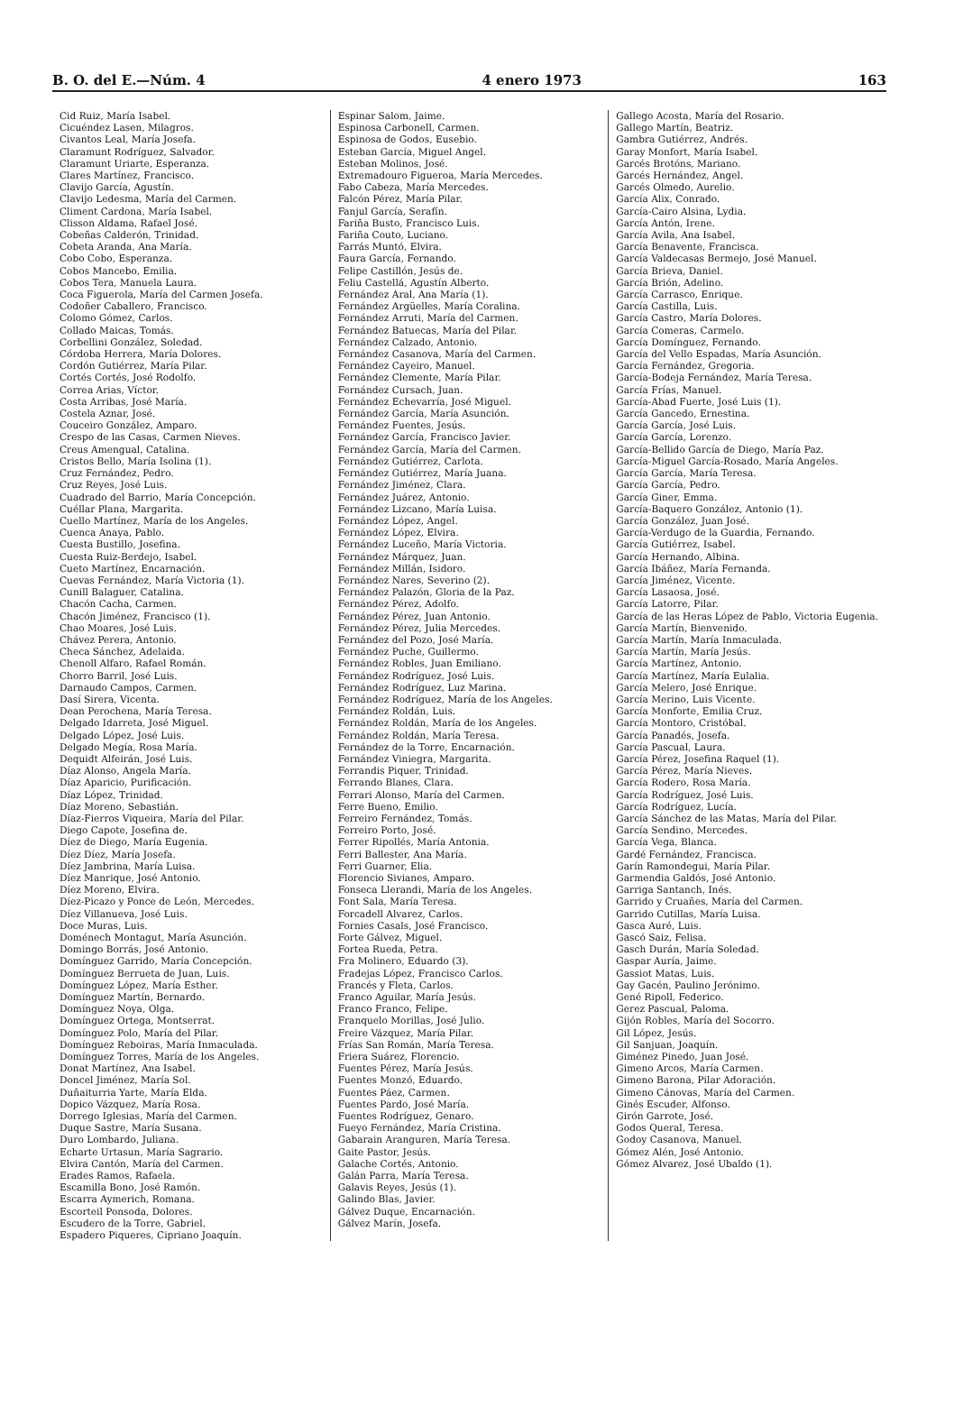B. O. del E.—Núm. 4 4 enero 1973 163
Cid Ruiz, María Isabel.
Cicuéndez Lasen, Milagros.
Civantos Leal, María Josefa.
Claramunt Rodríguez, Salvador.
Claramunt Uriarte, Esperanza.
Clares Martínez, Francisco.
Clavijo García, Agustín.
Clavijo Ledesma, María del Carmen.
Climent Cardona, María Isabel.
Clisson Aldama, Rafael José.
Cobeñas Calderón, Trinidad.
Cobeta Aranda, Ana María.
Cobo Cobo, Esperanza.
Cobos Mancebo, Emilia.
Cobos Tera, Manuela Laura.
Coca Figuerola, María del Carmen Josefa.
Codoñer Caballero, Francisco.
Colomo Gómez, Carlos.
Collado Maicas, Tomás.
Corbellini González, Soledad.
Córdoba Herrera, María Dolores.
Cordón Gutiérrez, María Pilar.
Cortés Cortés, José Rodolfo.
Correa Arias, Víctor.
Costa Arribas, José María.
Costela Aznar, José.
Couceiro González, Amparo.
Crespo de las Casas, Carmen Nieves.
Creus Amengual, Catalina.
Cristos Bello, María Isolina (1).
Cruz Fernández, Pedro.
Cruz Reyes, José Luis.
Cuadrado del Barrio, María Concepción.
Cuéllar Plana, Margarita.
Cuello Martínez, María de los Angeles.
Cuenca Anaya, Pablo.
Cuesta Bustillo, Josefina.
Cuesta Ruiz-Berdejo, Isabel.
Cueto Martínez, Encarnación.
Cuevas Fernández, María Victoria (1).
Cunill Balaguer, Catalina.
Chacón Cacha, Carmen.
Chacón Jiménez, Francisco (1).
Chao Moares, José Luis.
Chávez Perera, Antonio.
Checa Sánchez, Adelaida.
Chenoll Alfaro, Rafael Román.
Chorro Barril, José Luis.
Darnaudo Campos, Carmen.
Dasí Sirera, Vicenta.
Dean Perochena, María Teresa.
Delgado Idarreta, José Miguel.
Delgado López, José Luis.
Delgado Megía, Rosa María.
Dequidt Alfeirán, José Luis.
Díaz Alonso, Angela María.
Díaz Aparicio, Purificación.
Díaz López, Trinidad.
Díaz Moreno, Sebastián.
Díaz-Fierros Viqueira, María del Pilar.
Diego Capote, Josefina de.
Díez de Diego, María Eugenia.
Díez Díez, María Josefa.
Díez Jambrina, María Luisa.
Díez Manrique, José Antonio.
Díez Moreno, Elvira.
Díez-Picazo y Ponce de León, Mercedes.
Díez Villanueva, José Luis.
Doce Muras, Luis.
Doménech Montagut, María Asunción.
Domingo Borrás, José Antonio.
Domínguez Garrido, María Concepción.
Domínguez Berrueta de Juan, Luis.
Domínguez López, María Esther.
Domínguez Martín, Bernardo.
Domínguez Noya, Olga.
Domínguez Ortega, Montserrat.
Domínguez Polo, María del Pilar.
Domínguez Reboiras, María Inmaculada.
Domínguez Torres, María de los Angeles.
Donat Martínez, Ana Isabel.
Doncel Jiménez, María Sol.
Duñaiturria Yarte, María Elda.
Dopico Vázquez, María Rosa.
Dorrego Iglesias, María del Carmen.
Duque Sastre, María Susana.
Duro Lombardo, Juliana.
Echarte Urtasun, María Sagrario.
Elvira Cantón, María del Carmen.
Erades Ramos, Rafaela.
Escamilla Bono, José Ramón.
Escarra Aymerich, Romana.
Escorteil Ponsoda, Dolores.
Escudero de la Torre, Gabriel.
Espadero Piqueres, Cipriano Joaquín.
Espinar Salom, Jaime.
Espinosa Carbonell, Carmen.
Espinosa de Godos, Eusebio.
Esteban García, Miguel Angel.
Esteban Molinos, José.
Extremadouro Figueroa, María Mercedes.
Fabo Cabeza, María Mercedes.
Falcón Pérez, María Pilar.
Fanjul García, Serafín.
Fariña Busto, Francisco Luis.
Fariña Couto, Luciano.
Farrás Muntó, Elvira.
Faura García, Fernando.
Felipe Castillón, Jesús de.
Feliu Castellá, Agustín Alberto.
Fernández Aral, Ana María (1).
Fernández Argüelles, María Coralina.
Fernández Arruti, María del Carmen.
Fernández Batuecas, María del Pilar.
Fernández Calzado, Antonio.
Fernández Casanova, María del Carmen.
Fernández Cayeiro, Manuel.
Fernández Clemente, María Pilar.
Fernández Cursach, Juan.
Fernández Echevarría, José Miguel.
Fernández García, María Asunción.
Fernández Fuentes, Jesús.
Fernández García, Francisco Javier.
Fernández García, María del Carmen.
Fernández Gutiérrez, Carlota.
Fernández Gutiérrez, María Juana.
Fernández Jiménez, Clara.
Fernández Juárez, Antonio.
Fernández Lizcano, María Luisa.
Fernández López, Angel.
Fernández López, Elvira.
Fernández Luceño, María Victoria.
Fernández Márquez, Juan.
Fernández Millán, Isidoro.
Fernández Nares, Severino (2).
Fernández Palazón, Gloria de la Paz.
Fernández Pérez, Adolfo.
Fernández Pérez, Juan Antonio.
Fernández Pérez, Julia Mercedes.
Fernández del Pozo, José María.
Fernández Puche, Guillermo.
Fernández Robles, Juan Emiliano.
Fernández Rodríguez, José Luis.
Fernández Rodríguez, Luz Marina.
Fernández Rodríguez, María de los Angeles.
Fernández Roldán, Luis.
Fernández Roldán, María de los Angeles.
Fernández Roldán, María Teresa.
Fernández de la Torre, Encarnación.
Fernández Viniegra, Margarita.
Ferrandis Piquer, Trinidad.
Ferrando Blanes, Clara.
Ferrari Alonso, María del Carmen.
Ferre Bueno, Emilio.
Ferreiro Fernández, Tomás.
Ferreiro Porto, José.
Ferrer Ripollés, María Antonia.
Ferri Ballester, Ana María.
Ferri Guarner, Elia.
Florencio Sivianes, Amparo.
Fonseca Llerandi, María de los Angeles.
Font Sala, María Teresa.
Forcadell Alvarez, Carlos.
Fornies Casals, José Francisco.
Forte Gálvez, Miguel.
Fortea Rueda, Petra.
Fra Molinero, Eduardo (3).
Fradejas López, Francisco Carlos.
Francés y Fleta, Carlos.
Franco Aguilar, María Jesús.
Franco Franco, Felipe.
Franquelo Morillas, José Julio.
Freire Vázquez, María Pilar.
Frías San Román, María Teresa.
Friera Suárez, Florencio.
Fuentes Pérez, María Jesús.
Fuentes Monzó, Eduardo.
Fuentes Páez, Carmen.
Fuentes Pardo, José María.
Fuentes Rodríguez, Genaro.
Fueyo Fernández, María Cristina.
Gabarain Aranguren, María Teresa.
Gaite Pastor, Jesús.
Galache Cortés, Antonio.
Galán Parra, María Teresa.
Galavis Reyes, Jesús (1).
Galindo Blas, Javier.
Gálvez Duque, Encarnación.
Gálvez Marín, Josefa.
Gallego Acosta, María del Rosario.
Gallego Martín, Beatriz.
Gambra Gutiérrez, Andrés.
Garay Monfort, María Isabel.
Garcés Brotóns, Mariano.
Garcés Hernández, Angel.
Garcés Olmedo, Aurelio.
García Alix, Conrado.
García-Cairo Alsina, Lydia.
García Antón, Irene.
García Avila, Ana Isabel.
García Benavente, Francisca.
García Valdecasas Bermejo, José Manuel.
García Brieva, Daniel.
García Brión, Adelino.
García Carrasco, Enrique.
García Castilla, Luis.
García Castro, María Dolores.
García Comeras, Carmelo.
García Domínguez, Fernando.
García del Vello Espadas, María Asunción.
García Fernández, Gregoria.
García-Bodeja Fernández, María Teresa.
García Frías, Manuel.
García-Abad Fuerte, José Luis (1).
García Gancedo, Ernestina.
García García, José Luis.
García García, Lorenzo.
García-Bellido García de Diego, María Paz.
García-Miguel García-Rosado, María Angeles.
García García, María Teresa.
García García, Pedro.
García Giner, Emma.
García-Baquero González, Antonio (1).
García González, Juan José.
García-Verdugo de la Guardia, Fernando.
García Gutiérrez, Isabel.
García Hernando, Albina.
García Ibáñez, María Fernanda.
García Jiménez, Vicente.
García Lasaosa, José.
García Latorre, Pilar.
García de las Heras López de Pablo, Victoria Eugenia.
García Martín, Bienvenido.
García Martín, María Inmaculada.
García Martín, María Jesús.
García Martínez, Antonio.
García Martínez, María Eulalia.
García Melero, José Enrique.
García Merino, Luis Vicente.
García Monforte, Emilia Cruz.
García Montoro, Cristóbal.
García Panadés, Josefa.
García Pascual, Laura.
García Pérez, Josefina Raquel (1).
García Pérez, María Nieves.
García Rodero, Rosa María.
García Rodríguez, José Luis.
García Rodríguez, Lucía.
García Sánchez de las Matas, María del Pilar.
García Sendino, Mercedes.
García Vega, Blanca.
Gardé Fernández, Francisca.
Garín Ramondegui, María Pilar.
Garmendia Galdós, José Antonio.
Garriga Santanch, Inés.
Garrido y Cruañes, María del Carmen.
Garrido Cutillas, María Luisa.
Gasca Auré, Luis.
Gascó Saiz, Felisa.
Gasch Durán, María Soledad.
Gaspar Auría, Jaime.
Gassiot Matas, Luis.
Gay Gacén, Paulino Jerónimo.
Gené Ripoll, Federico.
Gerez Pascual, Paloma.
Gijón Robles, María del Socorro.
Gil López, Jesús.
Gil Sanjuan, Joaquín.
Giménez Pinedo, Juan José.
Gimeno Arcos, María Carmen.
Gimeno Barona, Pilar Adoración.
Gimeno Cánovas, María del Carmen.
Ginés Escuder, Alfonso.
Girón Garrote, José.
Godos Queral, Teresa.
Godoy Casanova, Manuel.
Gómez Alén, José Antonio.
Gómez Alvarez, José Ubaldo (1).